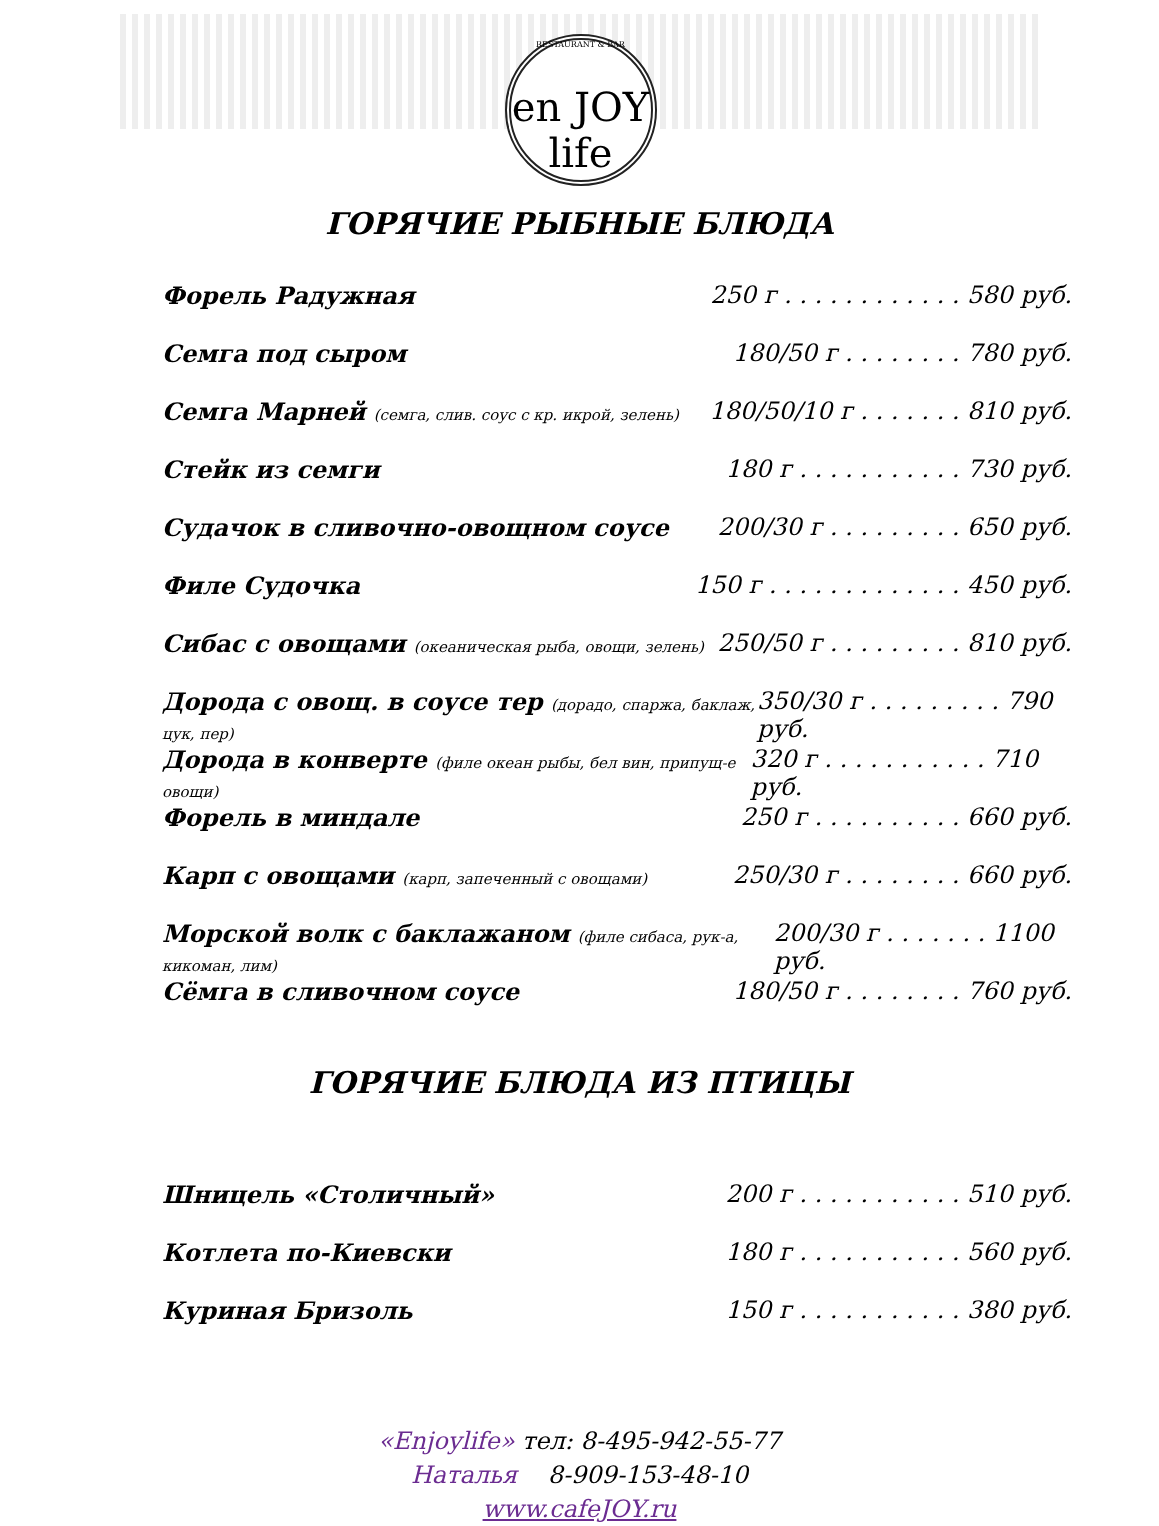RESTAURANT & BAR
en JOY life
ГОРЯЧИЕ РЫБНЫЕ БЛЮДА
Форель Радужная 250 г . . . . . . . . . . . . 580 руб.
Семга под сыром 180/50 г . . . . . . . . 780 руб.
Семга Марней (семга, слив. соус с кр. икрой, зелень) 180/50/10 г . . . . . . . 810 руб.
Стейк из семги 180 г . . . . . . . . . . . 730 руб.
Судачок в сливочно-овощном соусе 200/30 г . . . . . . . . . 650 руб.
Филе Судочка 150 г . . . . . . . . . . . . . 450 руб.
Сибас с овощами (океаническая рыба, овощи, зелень) 250/50 г . . . . . . . . . 810 руб.
Дорода с овощ. в соусе тер (дорадо, спаржа, баклаж, цук, пер) 350/30 г . . . . . . . . . 790 руб.
Дорода в конверте (филе океан рыбы, бел вин, припущ-е овощи) 320 г . . . . . . . . . . . 710 руб.
Форель в миндале 250 г . . . . . . . . . . 660 руб.
Карп с овощами (карп, запеченный с овощами) 250/30 г . . . . . . . . 660 руб.
Морской волк с баклажаном (филе сибаса, рук-а, кикоман, лим) 200/30 г . . . . . . . 1100 руб.
Сёмга в сливочном соусе 180/50 г . . . . . . . . 760 руб.
ГОРЯЧИЕ БЛЮДА ИЗ ПТИЦЫ
Шницель «Столичный» 200 г . . . . . . . . . . . 510 руб.
Котлета по-Киевски 180 г . . . . . . . . . . . 560 руб.
Куриная Бризоль 150 г . . . . . . . . . . . 380 руб.
«Enjoylife» тел: 8-495-942-55-77
Наталья 8-909-153-48-10
www.cafeJOY.ru